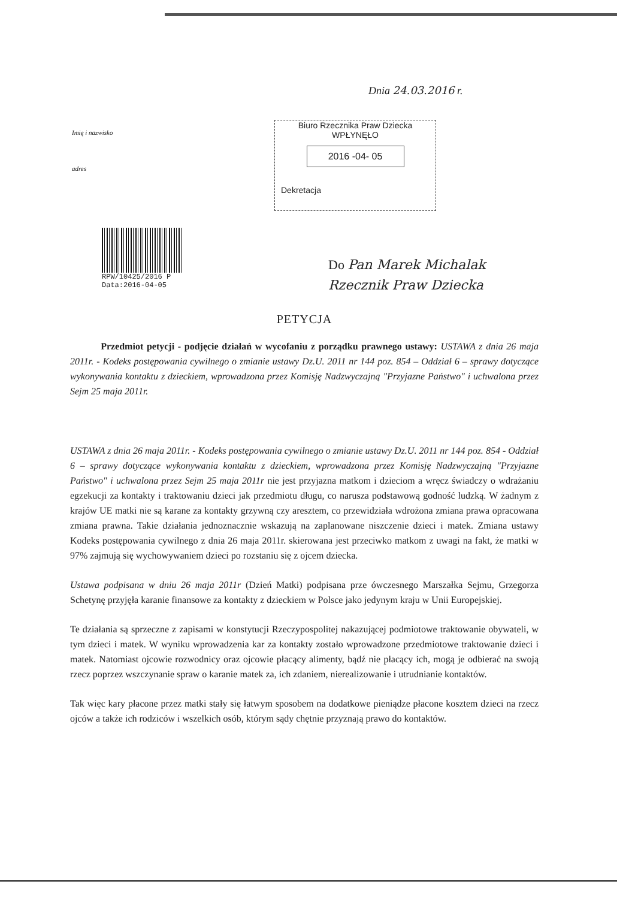Dnia 24.03.2016 r.
Imię i nazwisko
adres
Biuro Rzecznika Praw Dziecka
WPŁYNĘŁO
2016 -04- 05
Dekretacja
RPW/10425/2016 P
Data:2016-04-05
Do Pan Marek Michalak
Rzecznik Praw Dziecka
PETYCJA
Przedmiot petycji - podjęcie działań w wycofaniu z porządku prawnego ustawy: USTAWA z dnia 26 maja 2011r. - Kodeks postępowania cywilnego o zmianie ustawy Dz.U. 2011 nr 144 poz. 854 – Oddział 6 – sprawy dotyczące wykonywania kontaktu z dzieckiem, wprowadzona przez Komisję Nadzwyczajną "Przyjazne Państwo" i uchwalona przez Sejm 25 maja 2011r.
USTAWA z dnia 26 maja 2011r. - Kodeks postępowania cywilnego o zmianie ustawy Dz.U. 2011 nr 144 poz. 854 - Oddział 6 – sprawy dotyczące wykonywania kontaktu z dzieckiem, wprowadzona przez Komisję Nadzwyczajną "Przyjazne Państwo" i uchwalona przez Sejm 25 maja 2011r nie jest przyjazna matkom i dzieciom a wręcz świadczy o wdrażaniu egzekucji za kontakty i traktowaniu dzieci jak przedmiotu długu, co narusza podstawową godność ludzką. W żadnym z krajów UE matki nie są karane za kontakty grzywną czy aresztem, co przewidziała wdrożona zmiana prawa opracowana zmiana prawna. Takie działania jednoznacznie wskazują na zaplanowane niszczenie dzieci i matek. Zmiana ustawy Kodeks postępowania cywilnego z dnia 26 maja 2011r. skierowana jest przeciwko matkom z uwagi na fakt, że matki w 97% zajmują się wychowywaniem dzieci po rozstaniu się z ojcem dziecka.
Ustawa podpisana w dniu 26 maja 2011r (Dzień Matki) podpisana prze ówczesnego Marszałka Sejmu, Grzegorza Schetynę przyjęła karanie finansowe za kontakty z dzieckiem w Polsce jako jedynym kraju w Unii Europejskiej.
Te działania są sprzeczne z zapisami w konstytucji Rzeczypospolitej nakazującej podmiotowe traktowanie obywateli, w tym dzieci i matek. W wyniku wprowadzenia kar za kontakty zostało wprowadzone przedmiotowe traktowanie dzieci i matek. Natomiast ojcowie rozwodnicy oraz ojcowie płacący alimenty, bądź nie płacący ich, mogą je odbierać na swoją rzecz poprzez wszczynanie spraw o karanie matek za, ich zdaniem, nierealizowanie i utrudnianie kontaktów.
Tak więc kary płacone przez matki stały się łatwym sposobem na dodatkowe pieniądze płacone kosztem dzieci na rzecz ojców a także ich rodziców i wszelkich osób, którym sądy chętnie przyznają prawo do kontaktów.